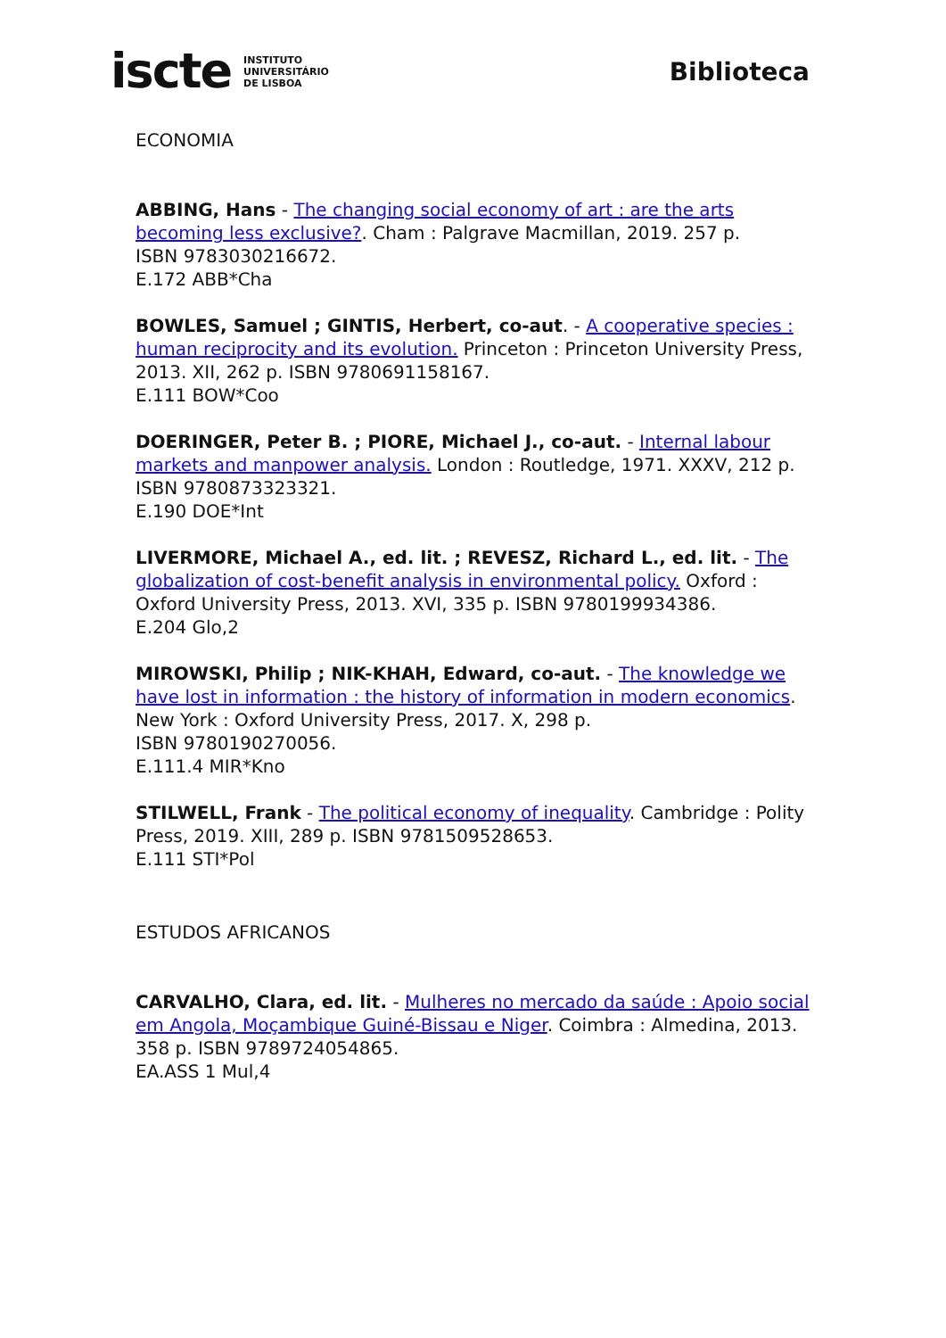iscte INSTITUTO
UNIVERSITÁRIO
DE LISBOA
Biblioteca
ECONOMIA
ABBING, Hans - The changing social economy of art : are the arts becoming less exclusive?. Cham : Palgrave Macmillan, 2019. 257 p.
ISBN 9783030216672.
E.172 ABB*Cha
BOWLES, Samuel ; GINTIS, Herbert, co-aut. - A cooperative species : human reciprocity and its evolution. Princeton : Princeton University Press, 2013. XII, 262 p. ISBN 9780691158167.
E.111 BOW*Coo
DOERINGER, Peter B. ; PIORE, Michael J., co-aut. - Internal labour markets and manpower analysis. London : Routledge, 1971. XXXV, 212 p.
ISBN 9780873323321.
E.190 DOE*Int
LIVERMORE, Michael A., ed. lit. ; REVESZ, Richard L., ed. lit. - The globalization of cost-benefit analysis in environmental policy. Oxford : Oxford University Press, 2013. XVI, 335 p. ISBN 9780199934386.
E.204 Glo,2
MIROWSKI, Philip ; NIK-KHAH, Edward, co-aut. - The knowledge we have lost in information : the history of information in modern economics. New York : Oxford University Press, 2017. X, 298 p.
ISBN 9780190270056.
E.111.4 MIR*Kno
STILWELL, Frank - The political economy of inequality. Cambridge : Polity Press, 2019. XIII, 289 p. ISBN 9781509528653.
E.111 STI*Pol
ESTUDOS AFRICANOS
CARVALHO, Clara, ed. lit. - Mulheres no mercado da saúde : Apoio social em Angola, Moçambique Guiné-Bissau e Niger. Coimbra : Almedina, 2013. 358 p. ISBN 9789724054865.
EA.ASS 1 Mul,4